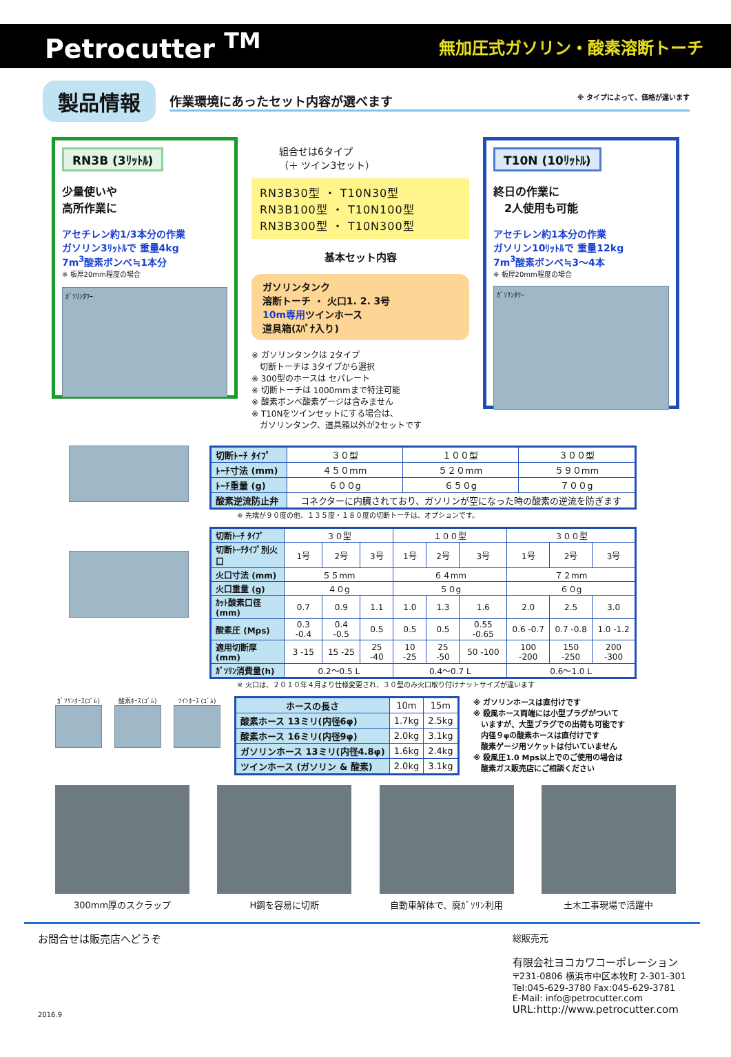Petrocutter <sup>TM</sup> 無加圧式ガソリン・酸素溶断トーチ
製品情報 作業環境にあったセット内容が選べます ※ タイプによって、価格が違います
RN3B (3ﾘｯﾄﾙ)
少量使いや
高所作業に
アセチレン約1/3本分の作業
ガソリン3ﾘｯﾄﾙで 重量4kg
7m<sup>3</sup>酸素ボンベ≒1本分
※ 板厚20mm程度の場合
ｶﾞｿﾘﾝﾀﾜｰ
組合せは6タイプ
（＋ ツイン3セット）
RN3B30型 ・ T10N30型
RN3B100型 ・ T10N100型
RN3B300型 ・ T10N300型
基本セット内容
ガソリンタンク
溶断トーチ ・ 火口1. 2. 3号
10m専用ツインホース
道具箱(ｽﾊﾟﾅ入り)
※ ガソリンタンクは 2タイプ
　切断トーチは 3タイプから選択
※ 300型のホースは セパレート
※ 切断トーチは 1000mmまで特注可能
※ 酸素ボンベ酸素ゲージは含みません
※ T10Nをツインセットにする場合は、
　ガソリンタンク、道具箱以外が2セットです
T10N (10ﾘｯﾄﾙ)
終日の作業に
　2人使用も可能
アセチレン約1本分の作業
ガソリン10ﾘｯﾄﾙで 重量12kg
7m<sup>3</sup>酸素ボンベ≒3～4本
※ 板厚20mm程度の場合
ｶﾞｿﾘﾝﾀﾜｰ
| 切断ﾄｰﾁ ﾀｲﾌﾟ | ３０型 | １００型 | ３００型 |
| ﾄｰﾁ寸法 (mm) | ４５０mm | ５２０mm | ５９０mm |
| ﾄｰﾁ重量 (g) | ６００g | ６５０g | ７００g |
| 酸素逆流防止弁 | コネクターに内臓されており、ガソリンが空になった時の酸素の逆流を防ぎます | | |
※ 先端が９０度の他、１３５度・１８０度の切断トーチは、オプションです。
| 切断ﾄｰﾁ ﾀｲﾌﾟ | ３０型 | | | １００型 | | | ３００型 | | |
| 切断ﾄｰﾁﾀｲﾌﾟ別火口 | 1号 | 2号 | 3号 | 1号 | 2号 | 3号 | 1号 | 2号 | 3号 |
| 火口寸法 (mm) | ５５mm | | | ６４mm | | | ７２mm | | |
| 火口重量 (g) | ４０g | | | ５０g | | | ６０g | | |
| ｶｯﾄ酸素口径 (mm) | 0.7 | 0.9 | 1.1 | 1.0 | 1.3 | 1.6 | 2.0 | 2.5 | 3.0 |
| 酸素圧 (Mps) | 0.3 -0.4 | 0.4 -0.5 | 0.5 | 0.5 | 0.5 | 0.55 -0.65 | 0.6 -0.7 | 0.7 -0.8 | 1.0 -1.2 |
| 適用切断厚 (mm) | 3 -15 | 15 -25 | 25 -40 | 10 -25 | 25 -50 | 50 -100 | 100 -200 | 150 -250 | 200 -300 |
| ｶﾞｿﾘﾝ消費量(h) | 0.2～0.5 L | | | 0.4～0.7 L | | | 0.6～1.0 L | | |
※ 火口は、２０１０年４月より仕様変更され、３０型のみ火口取り付けナットサイズが違います
ｶﾞｿﾘﾝﾎｰｽ(ｺﾞﾑ) 酸素ﾎｰｽ(ｺﾞﾑ) ﾂｲﾝﾎｰｽ (ｺﾞﾑ)
| ホースの長さ | 10m | 15m |
| 酸素ホース 13ミリ(内径6φ) | 1.7kg | 2.5kg |
| 酸素ホース 16ミリ(内径9φ) | 2.0kg | 3.1kg |
| ガソリンホース 13ミリ(内径4.8φ) | 1.6kg | 2.4kg |
| ツインホース (ガソリン & 酸素) | 2.0kg | 3.1kg |
※ ガソリンホースは直付けです
※ 殺風ホース両端には小型プラグがついて
　いますが、大型プラグでの出荷も可能です
　内径９φの酸素ホースは直付けです
　酸素ゲージ用ソケットは付いていません
※ 殺風圧1.0 Mps以上でのご使用の場合は
　酸素ガス販売店にご相談ください
300mm厚のスクラップ H鋼を容易に切断 自動車解体で、廃ｶﾞｿﾘﾝ利用 土木工事現場で活躍中
お問合せは販売店へどうぞ
2016.9
総販売元
有限会社ヨコカワコーポレーション
〒231-0806 横浜市中区本牧町 2-301-301
Tel:045-629-3780 Fax:045-629-3781
E-Mail: info@petrocutter.com
URL:http://www.petrocutter.com